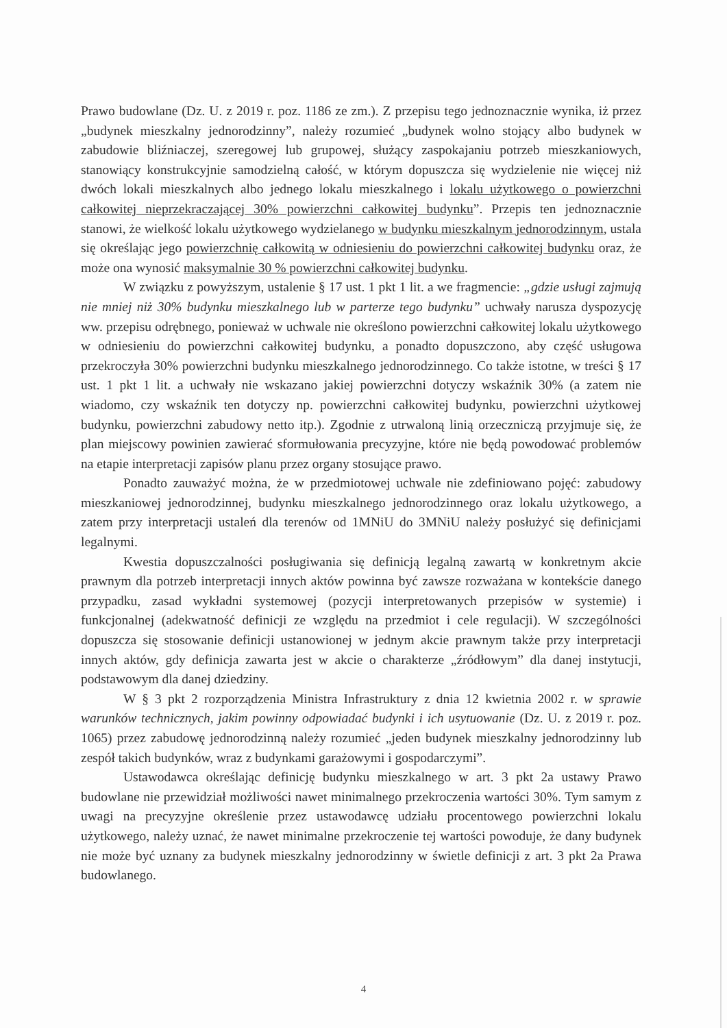Prawo budowlane (Dz. U. z 2019 r. poz. 1186 ze zm.). Z przepisu tego jednoznacznie wynika, iż przez „budynek mieszkalny jednorodzinny”, należy rozumieć „budynek wolno stojący albo budynek w zabudowie bliźniaczej, szeregowej lub grupowej, służący zaspokajaniu potrzeb mieszkaniowych, stanowiący konstrukcyjnie samodzielną całość, w którym dopuszcza się wydzielenie nie więcej niż dwóch lokali mieszkalnych albo jednego lokalu mieszkalnego i lokalu użytkowego o powierzchni całkowitej nieprzekraczającej 30% powierzchni całkowitej budynku”. Przepis ten jednoznacznie stanowi, że wielkość lokalu użytkowego wydzielanego w budynku mieszkalnym jednorodzinnym, ustala się określając jego powierzchnię całkowitą w odniesieniu do powierzchni całkowitej budynku oraz, że może ona wynosić maksymalnie 30 % powierzchni całkowitej budynku.
W związku z powyższym, ustalenie § 17 ust. 1 pkt 1 lit. a we fragmencie: „gdzie usługi zajmują nie mniej niż 30% budynku mieszkalnego lub w parterze tego budynku” uchwały narusza dyspozycję ww. przepisu odrębnego, ponieważ w uchwale nie określono powierzchni całkowitej lokalu użytkowego w odniesieniu do powierzchni całkowitej budynku, a ponadto dopuszczono, aby część usługowa przekroczyła 30% powierzchni budynku mieszkalnego jednorodzinnego. Co także istotne, w treści § 17 ust. 1 pkt 1 lit. a uchwały nie wskazano jakiej powierzchni dotyczy wskaźnik 30% (a zatem nie wiadomo, czy wskaźnik ten dotyczy np. powierzchni całkowitej budynku, powierzchni użytkowej budynku, powierzchni zabudowy netto itp.). Zgodnie z utrwaloną linią orzeczniczą przyjmuje się, że plan miejscowy powinien zawierać sformułowania precyzyjne, które nie będą powodować problemów na etapie interpretacji zapisów planu przez organy stosujące prawo.
Ponadto zauważyć można, że w przedmiotowej uchwale nie zdefiniowano pojęć: zabudowy mieszkaniowej jednorodzinnej, budynku mieszkalnego jednorodzinnego oraz lokalu użytkowego, a zatem przy interpretacji ustaleń dla terenów od 1MNiU do 3MNiU należy posłużyć się definicjami legalnymi.
Kwestia dopuszczalności posługiwania się definicją legalną zawartą w konkretnym akcie prawnym dla potrzeb interpretacji innych aktów powinna być zawsze rozważana w kontekście danego przypadku, zasad wykładni systemowej (pozycji interpretowanych przepisów w systemie) i funkcjonalnej (adekwatność definicji ze względu na przedmiot i cele regulacji). W szczególności dopuszcza się stosowanie definicji ustanowionej w jednym akcie prawnym także przy interpretacji innych aktów, gdy definicja zawarta jest w akcie o charakterze „źródłowym” dla danej instytucji, podstawowym dla danej dziedziny.
W § 3 pkt 2 rozporządzenia Ministra Infrastruktury z dnia 12 kwietnia 2002 r. w sprawie warunków technicznych, jakim powinny odpowiadać budynki i ich usytuowanie (Dz. U. z 2019 r. poz. 1065) przez zabudowę jednorodzinną należy rozumieć „jeden budynek mieszkalny jednorodzinny lub zespół takich budynków, wraz z budynkami garażowymi i gospodarczymi”.
Ustawodawca określając definicję budynku mieszkalnego w art. 3 pkt 2a ustawy Prawo budowlane nie przewidział możliwości nawet minimalnego przekroczenia wartości 30%. Tym samym z uwagi na precyzyjne określenie przez ustawodawcę udziału procentowego powierzchni lokalu użytkowego, należy uznać, że nawet minimalne przekroczenie tej wartości powoduje, że dany budynek nie może być uznany za budynek mieszkalny jednorodzinny w świetle definicji z art. 3 pkt 2a Prawa budowlanego.
4